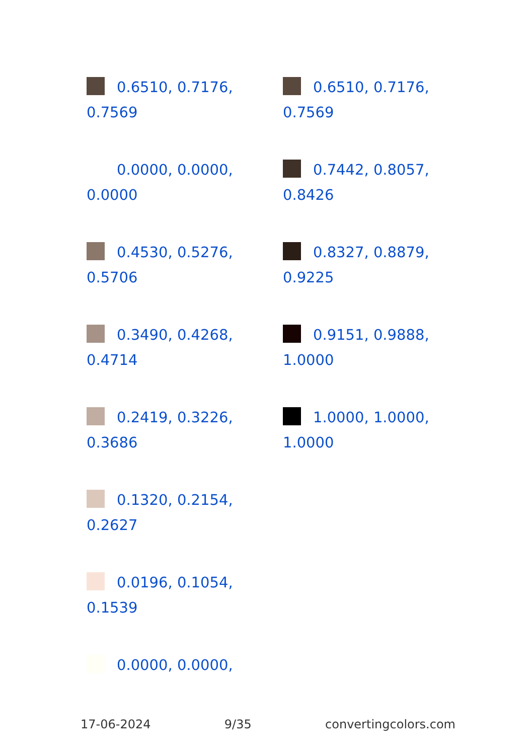0.6510, 0.7176,
0.7569
0.0000, 0.0000,
0.0000
0.4530, 0.5276,
0.5706
0.3490, 0.4268,
0.4714
0.2419, 0.3226,
0.3686
0.1320, 0.2154,
0.2627
0.0196, 0.1054,
0.1539
0.0000, 0.0000,
0.6510, 0.7176,
0.7569
0.7442, 0.8057,
0.8426
0.8327, 0.8879,
0.9225
0.9151, 0.9888,
1.0000
1.0000, 1.0000,
1.0000
17-06-2024 9/35 convertingcolors.com